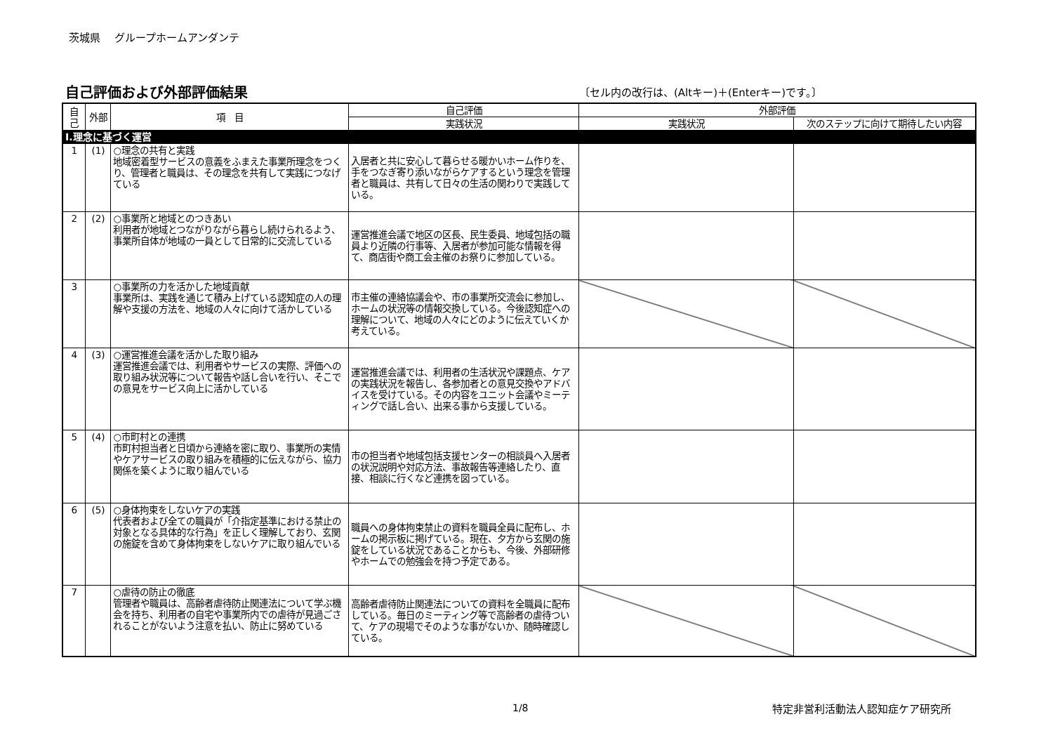茨城県　 グループホームアンダンテ
自己評価および外部評価結果
〔セル内の改行は、(Altキー)＋(Enterキー)です。〕
| 自己 | 外部 | 項 目 | 自己評価 | 外部評価 | |
| --- | --- | --- | --- | --- | --- |
| | | | 実践状況 | 実践状況 | 次のステップに向けて期待したい内容 |
| Ⅰ.理念に基づく運営 | | | | | |
| 1 | (1) | ○理念の共有と実践 地域密着型サービスの意義をふまえた事業所理念をつくり、管理者と職員は、その理念を共有して実践につなげている | 入居者と共に安心して暮らせる暖かいホーム作りを、手をつなぎ寄り添いながらケアするという理念を管理者と職員は、共有して日々の生活の関わりで実践している。 | | |
| 2 | (2) | ○事業所と地域とのつきあい 利用者が地域とつながりながら暮らし続けられるよう、事業所自体が地域の一員として日常的に交流している | 運営推進会議で地区の区長、民生委員、地域包括の職員より近隣の行事等、入居者が参加可能な情報を得て、商店街や商工会主催のお祭りに参加している。 | | |
| 3 | | ○事業所の力を活かした地域貢献 事業所は、実践を通じて積み上げている認知症の人の理解や支援の方法を、地域の人々に向けて活かしている | 市主催の連絡協議会や、市の事業所交流会に参加し、ホームの状況等の情報交換している。今後認知症への理解について、地域の人々にどのように伝えていくか考えている。 | | |
| 4 | (3) | ○運営推進会議を活かした取り組み 運営推進会議では、利用者やサービスの実際、評価への取り組み状況等について報告や話し合いを行い、そこでの意見をサービス向上に活かしている | 運営推進会議では、利用者の生活状況や課題点、ケアの実践状況を報告し、各参加者との意見交換やアドバイスを受けている。その内容をユニット会議やミーティングで話し合い、出来る事から支援している。 | | |
| 5 | (4) | ○市町村との連携 市町村担当者と日頃から連絡を密に取り、事業所の実情やケアサービスの取り組みを積極的に伝えながら、協力関係を築くように取り組んでいる | 市の担当者や地域包括支援センターの相談員へ入居者の状況説明や対応方法、事故報告等連絡したり、直接、相談に行くなど連携を図っている。 | | |
| 6 | (5) | ○身体拘束をしないケアの実践 代表者および全ての職員が「介指定基準における禁止の対象となる具体的な行為」を正しく理解しており、玄関の施錠を含めて身体拘束をしないケアに取り組んでいる | 職員への身体拘束禁止の資料を職員全員に配布し、ホームの掲示板に掲げている。現在、夕方から玄関の施錠をしている状況であることからも、今後、外部研修やホームでの勉強会を持つ予定である。 | | |
| 7 | | ○虐待の防止の徹底 管理者や職員は、高齢者虐待防止関連法について学ぶ機会を持ち、利用者の自宅や事業所内での虐待が見過ごされることがないよう注意を払い、防止に努めている | 高齢者虐待防止関連法についての資料を全職員に配布している。毎日のミーティング等で高齢者の虐待ついて、ケアの現場でそのような事がないか、随時確認している。 | | |
1/8 特定非営利活動法人認知症ケア研究所